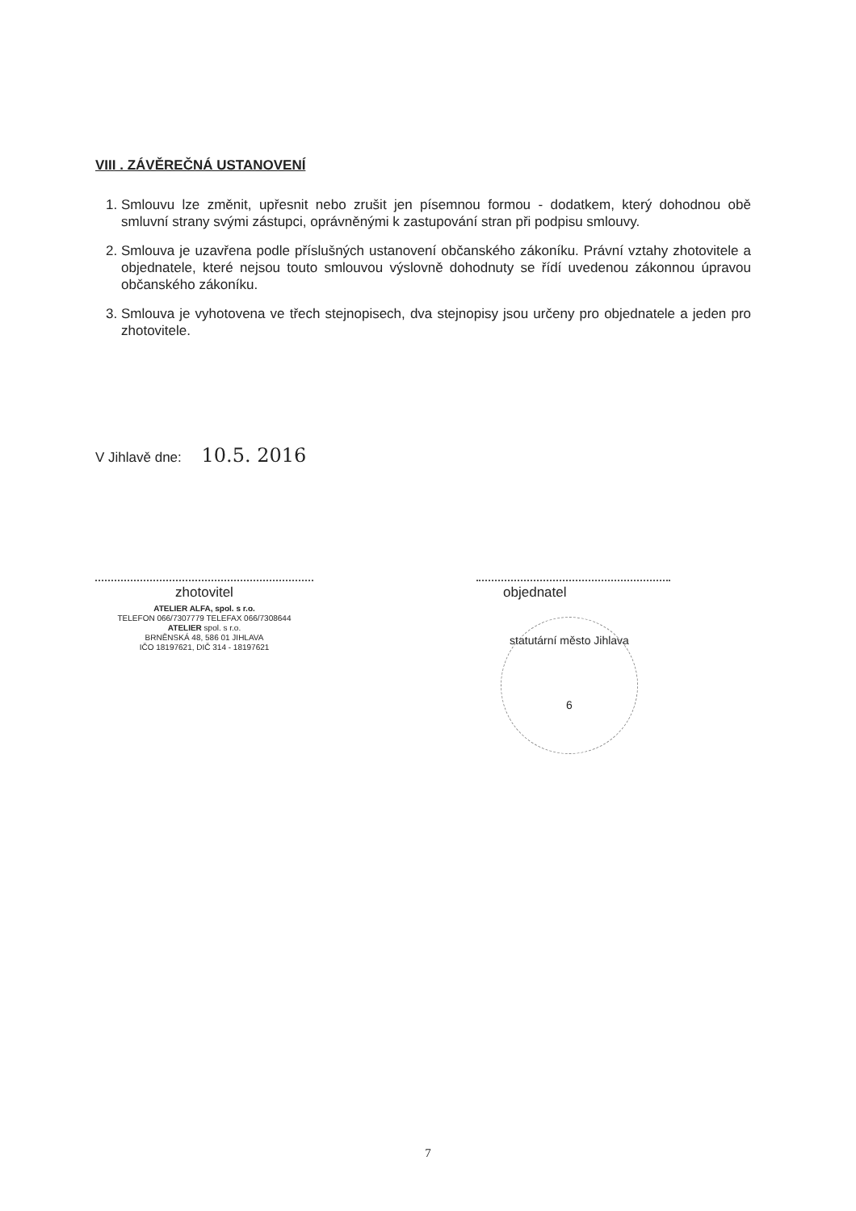VIII . ZÁVĚREČNÁ USTANOVENÍ
1. Smlouvu lze změnit, upřesnit nebo zrušit jen písemnou formou - dodatkem, který dohodnou obě smluvní strany svými zástupci, oprávněnými k zastupování stran při podpisu smlouvy.
2. Smlouva je uzavřena podle příslušných ustanovení občanského zákoníku. Právní vztahy zhotovitele a objednatele, které nejsou touto smlouvou výslovně dohodnuty se řídí uvedenou zákonnou úpravou občanského zákoníku.
3. Smlouva je vyhotovena ve třech stejnopisech, dva stejnopisy jsou určeny pro objednatele a jeden pro zhotovitele.
V Jihlavě dne: 10.5. 2016
zhotovitel
ATELIER ALFA, spol. s r.o.
TELEFON 066/7307779 TELEFAX 066/7308644
ATELIER spol. s r.o.
BRNĚNSKÁ 48, 586 01 JIHLAVA
IČO 18197621, DIČ 314 - 18197621
objednatel
statutární město Jihlava
6
7